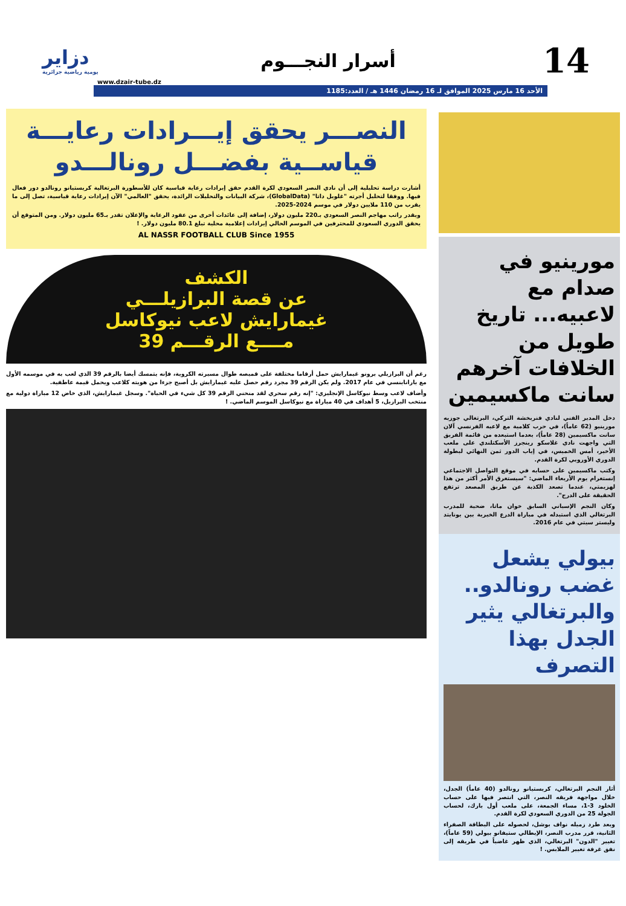14
أسرار النجـــوم
دزاير
يومية رياضية جزائرية
www.dzair-tube.dz
الأحد 16 مارس 2025 الموافق لـ 16 رمضان 1446 هـ / العدد:1185
مورينيو في صدام مع لاعبيه... تاريخ طويل من الخلافات آخرهم سانت ماكسيمين
دخل المدير الفني لنادي فنربخشة التركي، البرتغالي جوزيه مورينيو (62 عاماً)، في حرب كلامية مع لاعبه الفرنسي آلان سانت ماكسيمين (28 عاماً)، بعدما استبعده من قائمة الفريق التي واجهت نادي غلاسكو رينجرز الأسكتلندي على ملعب الأخير، أمس الخميس، في إياب الدور ثمن النهائي لبطولة الدوري الأوروبي لكرة القدم.
وكتب ماكسيمين على حسابه في موقع التواصل الاجتماعي إنستغرام يوم الأربعاء الماضي: "سيستغرق الأمر أكثر من هذا لهزيمتي، عندما تصعد الكذبة عن طريق المصعد ترتفع الحقيقة على الدرج".
وكان النجم الإسباني السابق خوان ماتا، ضحية للمدرب البرتغالي الذي استبدله في مباراة الدرع الخيرية بين يونايتد وليستر سيتي في عام 2016.
بيولي يشعل غضب رونالدو.. والبرتغالي يثير الجدل بهذا التصرف
أثار النجم البرتغالي، كريستيانو رونالدو (40 عاماً) الجدل، خلال مواجهة فريقه النصر، التي انتصر فيها على حساب الخلود 3-1، مساء الجمعة، على ملعب أول بارك، لحساب الجولة 25 من الدوري السعودي لكرة القدم.
وبعد طرد زميله نواف بوشل، لحصوله على البطاقة الصفراء الثانية، قرر مدرب النصر، الإيطالي ستيفانو بيولي (59 عاماً)، تغيير "الدون" البرتغالي، الذي ظهر غاضباً في طريقه إلى نفق غرفة تغيير الملابس. !
النصـــر يحقق إيـــرادات رعايـــة قياســية بفضـــل رونالـــدو
أشارت دراسة تحليلية إلى أن نادي النصر السعودي لكرة القدم حقق إيرادات رعاية قياسية كان للأسطورة البرتغالية كريستيانو رونالدو دور فعال فيها. ووفقا لتحليل أجرته "غلوبل داتا" (GlobalData)، شركة البيانات والتحليلات الرائدة، يحقق "العالمي" الآن إيرادات رعاية قياسية، تصل إلى ما يقرب من 110 ملايين دولار في موسم 2024-2025.
ويقدر راتب مهاجم النصر السعودي بـ220 مليون دولار، إضافة إلى عائدات أخرى من عقود الرعاية والإعلان تقدر بـ65 مليون دولار. ومن المتوقع أن يحقق الدوري السعودي للمحترفين في الموسم الحالي إيرادات إعلامية محلية تبلغ 80.1 مليون دولار. !
AL NASSR FOOTBALL CLUB Since 1955
الكشف
عن قصة البرازيلـــي
غيمارايش لاعب نيوكاسل
مــــع الرقـــم 39
رغم أن البرازيلي برونو غيمارايش حمل أرقاما مختلفة على قميصه طوال مسيرته الكروية، فإنه يتمسك أيضا بالرقم 39 الذي لعب به في موسمه الأول مع باراناينسي في عام 2017. ولم يكن الرقم 39 مجرد رقم حصل عليه غيمارايش بل أصبح جزءا من هويته كلاعب ويحمل قيمة عاطفية.
وأضاف لاعب وسط نيوكاسل الإنجليزي: "إنه رقم سحري لقد منحني الرقم 39 كل شيء في الحياة". وسجل غيمارايش، الذي خاض 12 مباراة دولية مع منتخب البرازيل، 5 أهداف في 40 مباراة مع نيوكاسل الموسم الماضي. !